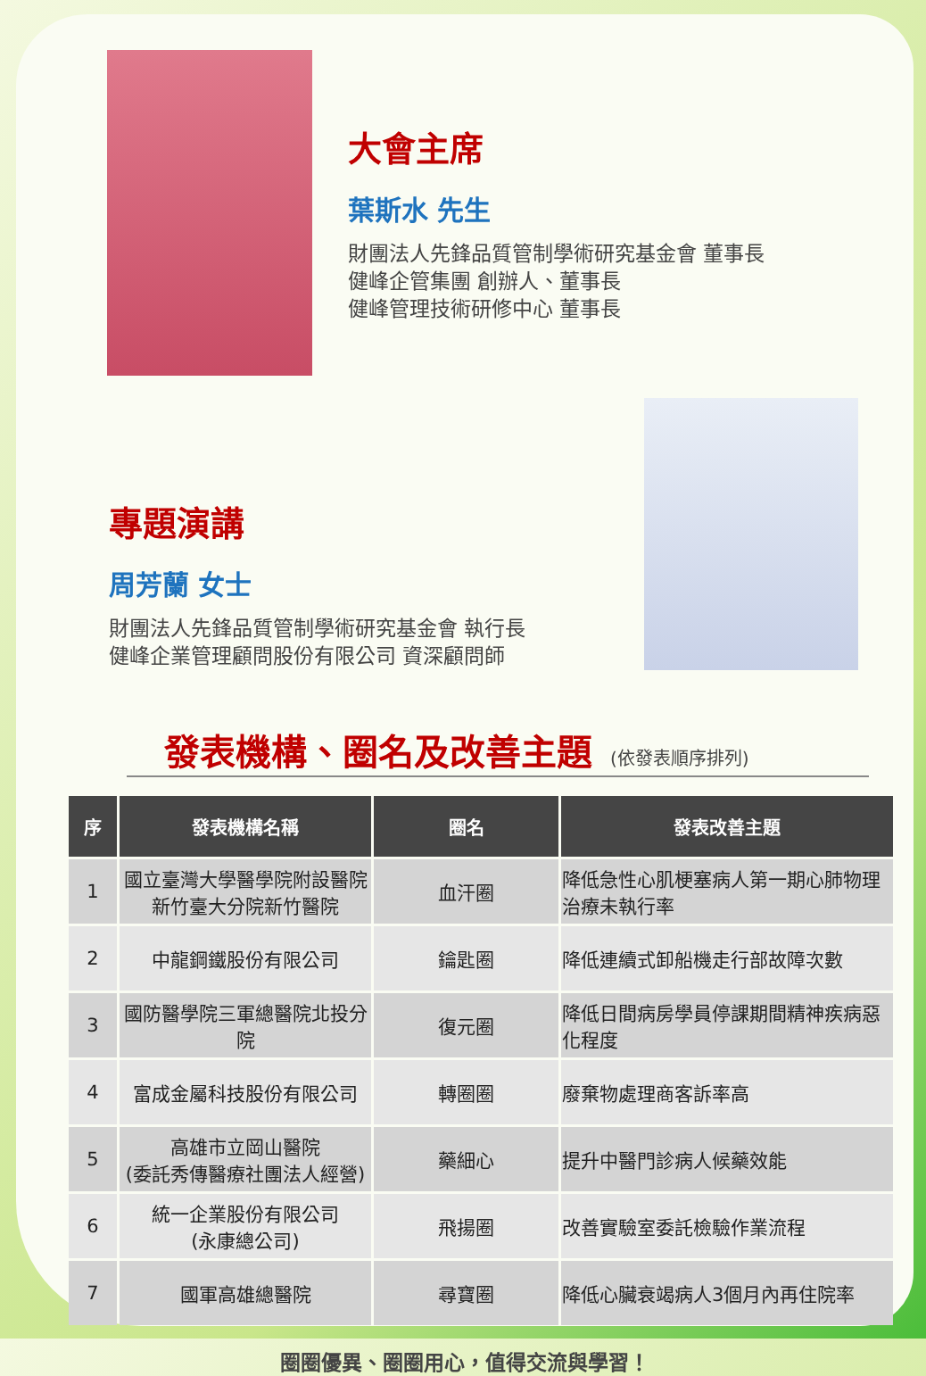大會主席
葉斯水 先生
財團法人先鋒品質管制學術研究基金會 董事長
健峰企管集團 創辦人、董事長
健峰管理技術研修中心 董事長
專題演講
周芳蘭 女士
財團法人先鋒品質管制學術研究基金會 執行長
健峰企業管理顧問股份有限公司 資深顧問師
發表機構、圈名及改善主題 (依發表順序排列)
| 序 | 發表機構名稱 | 圈名 | 發表改善主題 |
| --- | --- | --- | --- |
| 1 | 國立臺灣大學醫學院附設醫院 新竹臺大分院新竹醫院 | 血汗圈 | 降低急性心肌梗塞病人第一期心肺物理治療未執行率 |
| 2 | 中龍鋼鐵股份有限公司 | 鑰匙圈 | 降低連續式卸船機走行部故障次數 |
| 3 | 國防醫學院三軍總醫院北投分院 | 復元圈 | 降低日間病房學員停課期間精神疾病惡化程度 |
| 4 | 富成金屬科技股份有限公司 | 轉圈圈 | 廢棄物處理商客訴率高 |
| 5 | 高雄市立岡山醫院 (委託秀傳醫療社團法人經營) | 藥細心 | 提升中醫門診病人候藥效能 |
| 6 | 統一企業股份有限公司 (永康總公司) | 飛揚圈 | 改善實驗室委託檢驗作業流程 |
| 7 | 國軍高雄總醫院 | 尋寶圈 | 降低心臟衰竭病人3個月內再住院率 |
圈圈優異、圈圈用心，值得交流與學習！